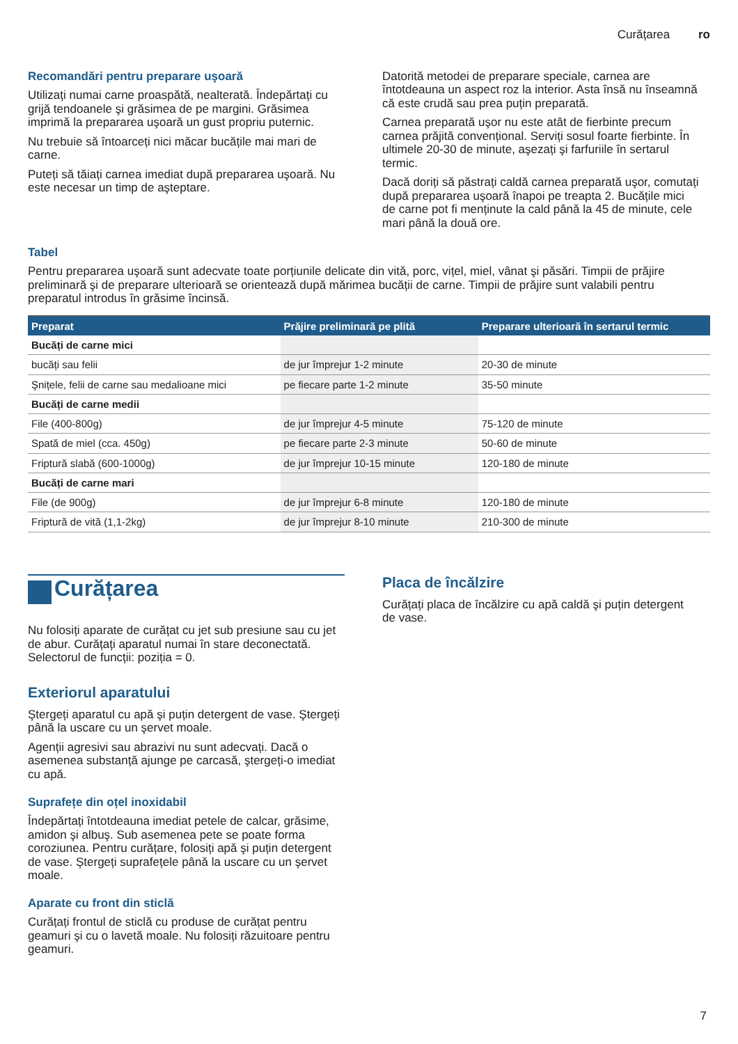Curățarea ro
Recomandări pentru preparare uşoară
Utilizați numai carne proaspătă, nealterată. Îndepărtați cu grijă tendoanele şi grăsimea de pe margini. Grăsimea imprimă la prepararea uşoară un gust propriu puternic.
Nu trebuie să întoarceți nici măcar bucățile mai mari de carne.
Puteți să tăiați carnea imediat după prepararea uşoară. Nu este necesar un timp de aşteptare.
Datorită metodei de preparare speciale, carnea are întotdeauna un aspect roz la interior. Asta însă nu înseamnă că este crudă sau prea puțin preparată.
Carnea preparată uşor nu este atât de fierbinte precum carnea prăjită convențional. Serviți sosul foarte fierbinte. În ultimele 20-30 de minute, aşezați şi farfuriile în sertarul termic.
Dacă doriți să păstrați caldă carnea preparată uşor, comutați după prepararea uşoară înapoi pe treapta 2. Bucățile mici de carne pot fi menținute la cald până la 45 de minute, cele mari până la două ore.
Tabel
Pentru prepararea uşoară sunt adecvate toate porțiunile delicate din vită, porc, vițel, miel, vânat şi păsări. Timpii de prăjire preliminară şi de preparare ulterioară se orientează după mărimea bucății de carne. Timpii de prăjire sunt valabili pentru preparatul introdus în grăsime încinsă.
| Preparat | Prăjire preliminară pe plită | Preparare ulterioară în sertarul termic |
| --- | --- | --- |
| Bucăți de carne mici | | |
| bucăți sau felii | de jur împrejur 1-2 minute | 20-30 de minute |
| Şnițele, felii de carne sau medalioane mici | pe fiecare parte 1-2 minute | 35-50 minute |
| Bucăți de carne medii | | |
| File (400-800g) | de jur împrejur 4-5 minute | 75-120 de minute |
| Spată de miel (cca. 450g) | pe fiecare parte 2-3 minute | 50-60 de minute |
| Friptură slabă (600-1000g) | de jur împrejur 10-15 minute | 120-180 de minute |
| Bucăți de carne mari | | |
| File (de 900g) | de jur împrejur 6-8 minute | 120-180 de minute |
| Friptură de vită (1,1-2kg) | de jur împrejur 8-10 minute | 210-300 de minute |
Curățarea
Nu folosiți aparate de curățat cu jet sub presiune sau cu jet de abur. Curățați aparatul numai în stare deconectată. Selectorul de funcții: poziția = 0.
Exteriorul aparatului
Ştergeți aparatul cu apă şi puțin detergent de vase. Ştergeți până la uscare cu un şervet moale.
Agenții agresivi sau abrazivi nu sunt adecvați. Dacă o asemenea substanță ajunge pe carcasă, ştergeți-o imediat cu apă.
Suprafețe din oțel inoxidabil
Îndepărtați întotdeauna imediat petele de calcar, grăsime, amidon şi albuş. Sub asemenea pete se poate forma coroziunea. Pentru curățare, folosiți apă şi puțin detergent de vase. Ştergeți suprafețele până la uscare cu un şervet moale.
Aparate cu front din sticlă
Curățați frontul de sticlă cu produse de curățat pentru geamuri şi cu o lavetă moale. Nu folosiți răzuitoare pentru geamuri.
Placa de încălzire
Curățați placa de încălzire cu apă caldă şi puțin detergent de vase.
7